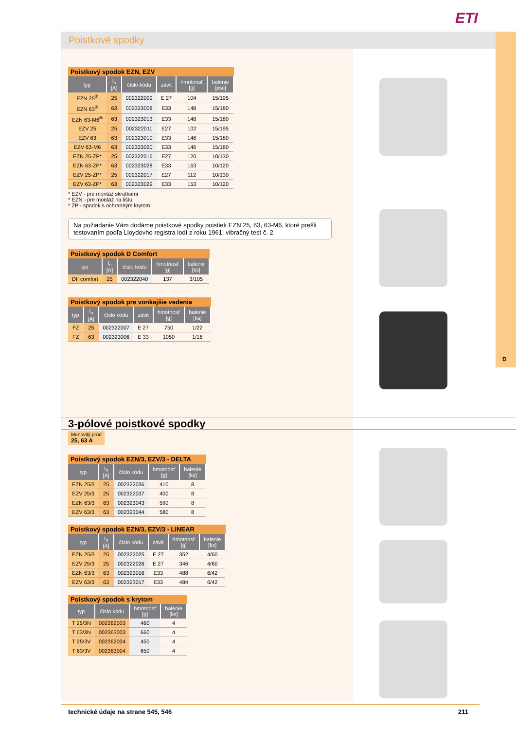D
ETI
Poistkové spodky
Poistkový spodok EZN, EZV
| typ | I<sub>n</sub> [A] | číslo kódu | závit | hmotnosť [g] | balenie [psc] |
| --- | --- | --- | --- | --- | --- |
| EZN 25<sup>®</sup> | 25 | 002322009 | E 27 | 104 | 15/195 |
| EZN 63<sup>®</sup> | 63 | 002323008 | E33 | 148 | 15/180 |
| EZN 63-M6<sup>®</sup> | 63 | 002323013 | E33 | 148 | 15/180 |
| EZV 25 | 25 | 002322011 | E27 | 102 | 15/195 |
| EZV 63 | 63 | 002323010 | E33 | 146 | 15/180 |
| EZV 63-M6 | 63 | 002323020 | E33 | 146 | 15/180 |
| EZN 25-ZP* | 25 | 002322016 | E27 | 120 | 10/130 |
| EZN 63-ZP* | 63 | 002323028 | E33 | 163 | 10/120 |
| EZV 25-ZP* | 25 | 002322017 | E27 | 112 | 10/130 |
| EZV 63-ZP* | 63 | 002323029 | E33 | 153 | 10/120 |
* EZV - pre montáž skrutkami
* EZN - pre montáž na lištu
* ZP - spodok s ochranným krytom
Na požiadanie Vám dodáme poistkové spodky poistiek EZN 25, 63, 63-M6, ktoré prešli testovaním podľa Lloydovho registra lodí z roku 1961, vibračný test č. 2
Poistkový spodok D Comfort
| typ | I<sub>n</sub> [A] | číslo kódu | hmotnosť [g] | balenie [ks] |
| --- | --- | --- | --- | --- |
| DII comfort | 25 | 002322040 | 137 | 3/105 |
Poistkový spodok pre vonkajšie vedenia
| typ | I<sub>n</sub> [A] | číslo kódu | závit | hmotnosť [g] | balenie [ks] |
| --- | --- | --- | --- | --- | --- |
| FZ | 25 | 002322007 | E 27 | 750 | 1/22 |
| FZ | 63 | 002323006 | E 33 | 1050 | 1/16 |
3-pólové poistkové spodky
Menovitý prúd
25, 63 A
Poistkový spodok EZN/3, EZV/3 - DELTA
| typ | I<sub>n</sub> [A] | číslo kódu | hmotnosť [g] | balenie [ks] |
| --- | --- | --- | --- | --- |
| EZN 25/3 | 25 | 002322036 | 410 | 8 |
| EZV 25/3 | 25 | 002322037 | 400 | 8 |
| EZN 63/3 | 63 | 002323043 | 590 | 8 |
| EZV 63/3 | 63 | 002323044 | 580 | 8 |
Poistkový spodok EZN/3, EZV/3 - LINEAR
| typ | I<sub>n</sub> [A] | číslo kódu | závit | hmotnosť [g] | balenie [ks] |
| --- | --- | --- | --- | --- | --- |
| EZN 25/3 | 25 | 002322025 | E 27 | 352 | 4/60 |
| EZV 25/3 | 25 | 002322026 | E 27 | 346 | 4/60 |
| EZN 63/3 | 63 | 002323016 | E33 | 488 | 6/42 |
| EZV 63/3 | 63 | 002323017 | E33 | 484 | 6/42 |
Poistkový spodok s krytom
| typ | číslo kódu | hmotnosť [g] | balenie [ks] |
| --- | --- | --- | --- |
| T 25/3N | 002362003 | 460 | 4 |
| T 63/3N | 002363003 | 660 | 4 |
| T 25/3V | 002362004 | 450 | 4 |
| T 63/3V | 002363004 | 650 | 4 |
technické údaje na strane 545, 546
211